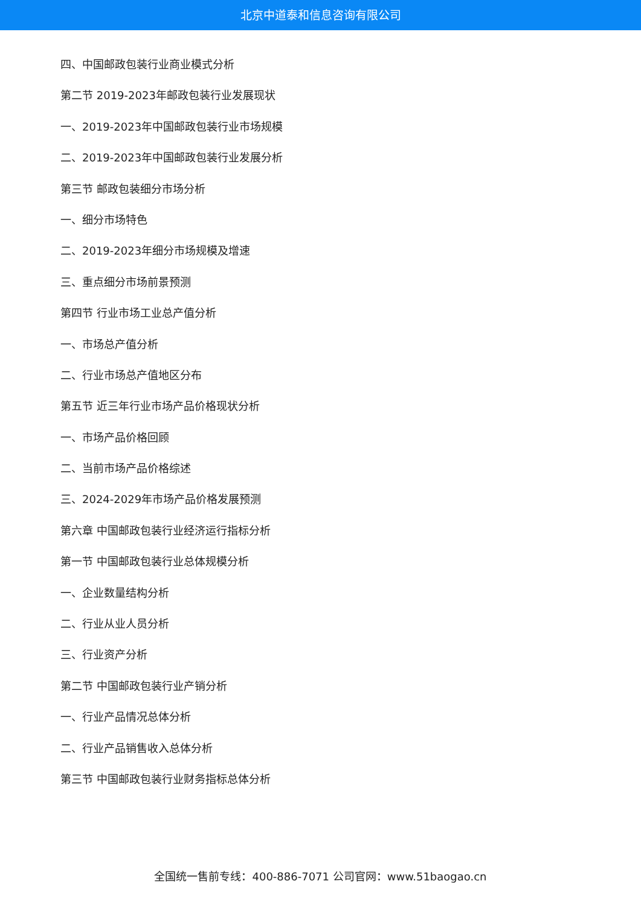北京中道泰和信息咨询有限公司
四、中国邮政包装行业商业模式分析
第二节 2019-2023年邮政包装行业发展现状
一、2019-2023年中国邮政包装行业市场规模
二、2019-2023年中国邮政包装行业发展分析
第三节 邮政包装细分市场分析
一、细分市场特色
二、2019-2023年细分市场规模及增速
三、重点细分市场前景预测
第四节 行业市场工业总产值分析
一、市场总产值分析
二、行业市场总产值地区分布
第五节 近三年行业市场产品价格现状分析
一、市场产品价格回顾
二、当前市场产品价格综述
三、2024-2029年市场产品价格发展预测
第六章 中国邮政包装行业经济运行指标分析
第一节 中国邮政包装行业总体规模分析
一、企业数量结构分析
二、行业从业人员分析
三、行业资产分析
第二节 中国邮政包装行业产销分析
一、行业产品情况总体分析
二、行业产品销售收入总体分析
第三节 中国邮政包装行业财务指标总体分析
全国统一售前专线：400-886-7071 公司官网：www.51baogao.cn